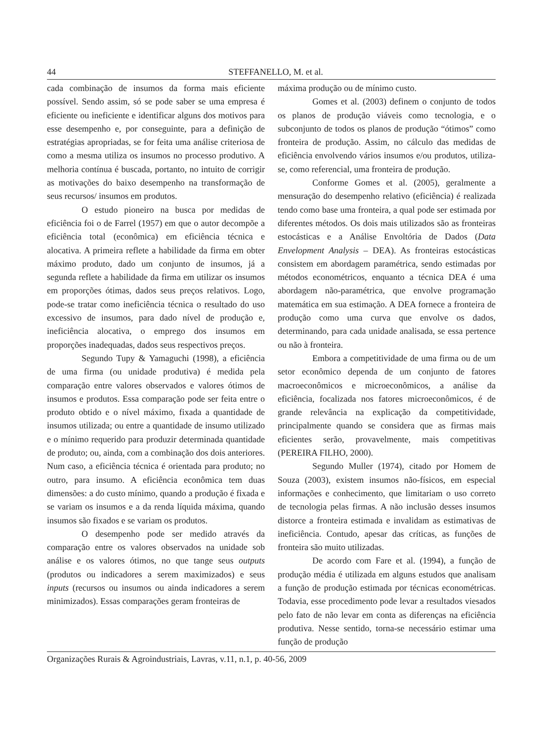44 STEFFANELLO, M. et al.
cada combinação de insumos da forma mais eficiente possível. Sendo assim, só se pode saber se uma empresa é eficiente ou ineficiente e identificar alguns dos motivos para esse desempenho e, por conseguinte, para a definição de estratégias apropriadas, se for feita uma análise criteriosa de como a mesma utiliza os insumos no processo produtivo. A melhoria contínua é buscada, portanto, no intuito de corrigir as motivações do baixo desempenho na transformação de seus recursos/ insumos em produtos.
O estudo pioneiro na busca por medidas de eficiência foi o de Farrel (1957) em que o autor decompõe a eficiência total (econômica) em eficiência técnica e alocativa. A primeira reflete a habilidade da firma em obter máximo produto, dado um conjunto de insumos, já a segunda reflete a habilidade da firma em utilizar os insumos em proporções ótimas, dados seus preços relativos. Logo, pode-se tratar como ineficiência técnica o resultado do uso excessivo de insumos, para dado nível de produção e, ineficiência alocativa, o emprego dos insumos em proporções inadequadas, dados seus respectivos preços.
Segundo Tupy & Yamaguchi (1998), a eficiência de uma firma (ou unidade produtiva) é medida pela comparação entre valores observados e valores ótimos de insumos e produtos. Essa comparação pode ser feita entre o produto obtido e o nível máximo, fixada a quantidade de insumos utilizada; ou entre a quantidade de insumo utilizado e o mínimo requerido para produzir determinada quantidade de produto; ou, ainda, com a combinação dos dois anteriores. Num caso, a eficiência técnica é orientada para produto; no outro, para insumo. A eficiência econômica tem duas dimensões: a do custo mínimo, quando a produção é fixada e se variam os insumos e a da renda líquida máxima, quando insumos são fixados e se variam os produtos.
O desempenho pode ser medido através da comparação entre os valores observados na unidade sob análise e os valores ótimos, no que tange seus outputs (produtos ou indicadores a serem maximizados) e seus inputs (recursos ou insumos ou ainda indicadores a serem minimizados). Essas comparações geram fronteiras de
máxima produção ou de mínimo custo.
Gomes et al. (2003) definem o conjunto de todos os planos de produção viáveis como tecnologia, e o subconjunto de todos os planos de produção “ótimos” como fronteira de produção. Assim, no cálculo das medidas de eficiência envolvendo vários insumos e/ou produtos, utiliza-se, como referencial, uma fronteira de produção.
Conforme Gomes et al. (2005), geralmente a mensuração do desempenho relativo (eficiência) é realizada tendo como base uma fronteira, a qual pode ser estimada por diferentes métodos. Os dois mais utilizados são as fronteiras estocásticas e a Análise Envoltória de Dados (Data Envelopment Analysis – DEA). As fronteiras estocásticas consistem em abordagem paramétrica, sendo estimadas por métodos econométricos, enquanto a técnica DEA é uma abordagem não-paramétrica, que envolve programação matemática em sua estimação. A DEA fornece a fronteira de produção como uma curva que envolve os dados, determinando, para cada unidade analisada, se essa pertence ou não à fronteira.
Embora a competitividade de uma firma ou de um setor econômico dependa de um conjunto de fatores macroeconômicos e microeconômicos, a análise da eficiência, focalizada nos fatores microeconômicos, é de grande relevância na explicação da competitividade, principalmente quando se considera que as firmas mais eficientes serão, provavelmente, mais competitivas (PEREIRA FILHO, 2000).
Segundo Muller (1974), citado por Homem de Souza (2003), existem insumos não-físicos, em especial informações e conhecimento, que limitariam o uso correto de tecnologia pelas firmas. A não inclusão desses insumos distorce a fronteira estimada e invalidam as estimativas de ineficiência. Contudo, apesar das críticas, as funções de fronteira são muito utilizadas.
De acordo com Fare et al. (1994), a função de produção média é utilizada em alguns estudos que analisam a função de produção estimada por técnicas econométricas. Todavia, esse procedimento pode levar a resultados viesados pelo fato de não levar em conta as diferenças na eficiência produtiva. Nesse sentido, torna-se necessário estimar uma função de produção
Organizações Rurais & Agroindustriais, Lavras, v.11, n.1, p. 40-56, 2009